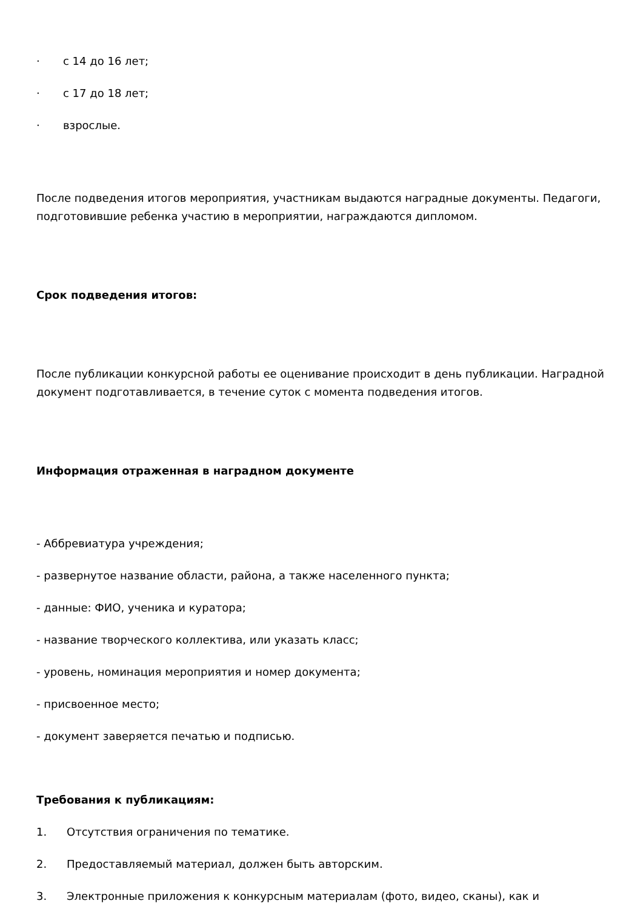· с 14 до 16 лет;
· с 17 до 18 лет;
· взрослые.
После подведения итогов мероприятия, участникам выдаются наградные документы. Педагоги, подготовившие ребенка участию в мероприятии, награждаются дипломом.
Срок подведения итогов:
После публикации конкурсной работы ее оценивание происходит в день публикации. Наградной документ подготавливается, в течение суток с момента подведения итогов.
Информация отраженная в наградном документе
- Аббревиатура учреждения;
- развернутое название области, района, а также населенного пункта;
- данные: ФИО, ученика и куратора;
- название творческого коллектива, или указать класс;
- уровень, номинация мероприятия и номер документа;
- присвоенное место;
- документ заверяется печатью и подписью.
Требования к публикациям:
1. Отсутствия ограничения по тематике.
2. Предоставляемый материал, должен быть авторским.
3. Электронные приложения к конкурсным материалам (фото, видео, сканы), как и